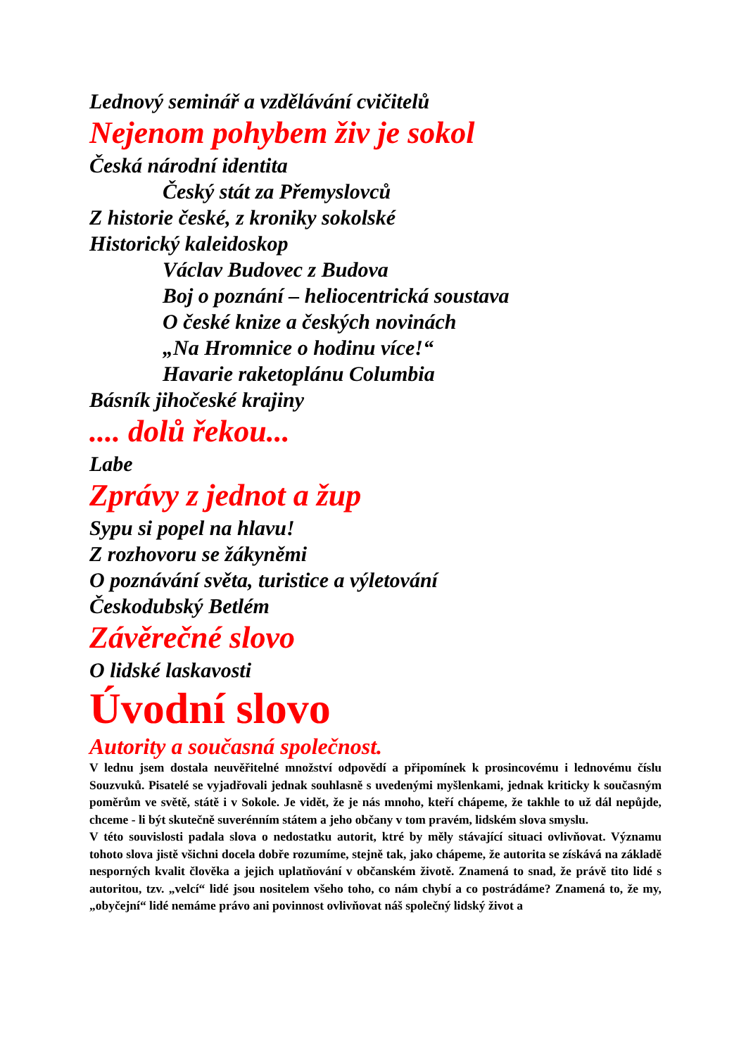Lednový seminář a vzdělávání cvičitelů
Nejenom pohybem živ je sokol
Česká národní identita
Český stát za Přemyslovců
Z historie české, z kroniky sokolské
Historický kaleidoskop
Václav Budovec z Budova
Boj o poznání – heliocentrická soustava
O české knize a českých novinách
„Na Hromnice o hodinu více!“
Havarie raketoplánu Columbia
Básník jihočeské krajiny
.... dolů řekou...
Labe
Zprávy z jednot a žup
Sypu si popel na hlavu!
Z rozhovoru se žákyněmi
O poznávání světa, turistice a výletování
Českodubský Betlém
Závěrečné slovo
O lidské laskavosti
Úvodní slovo
Autority a současná společnost.
V lednu jsem dostala neuvěřitelné množství odpovědí a připomínek k prosincovému i lednovému číslu Souzvuků. Pisatelé se vyjadřovali jednak souhlasně s uvedenými myšlenkami, jednak kriticky k současným poměrům ve světě, státě i v Sokole. Je vidět, že je nás mnoho, kteří chápeme, že takhle to už dál nepůjde, chceme - li být skutečně suverénním státem a jeho občany v tom pravém, lidském slova smyslu.
V této souvislosti padala slova o nedostatku autorit, ktré by měly stávající situaci ovlivňovat. Významu tohoto slova jistě všichni docela dobře rozumíme, stejně tak, jako chápeme, že autorita se získává na základě nesporných kvalit člověka a jejich uplatňování v občanském životě. Znamená to snad, že právě tito lidé s autoritou, tzv. „velcí“ lidé jsou nositelem všeho toho, co nám chybí a co postrádáme? Znamená to, že my, „obyčejní“ lidé nemáme právo ani povinnost ovlivňovat náš společný lidský život a